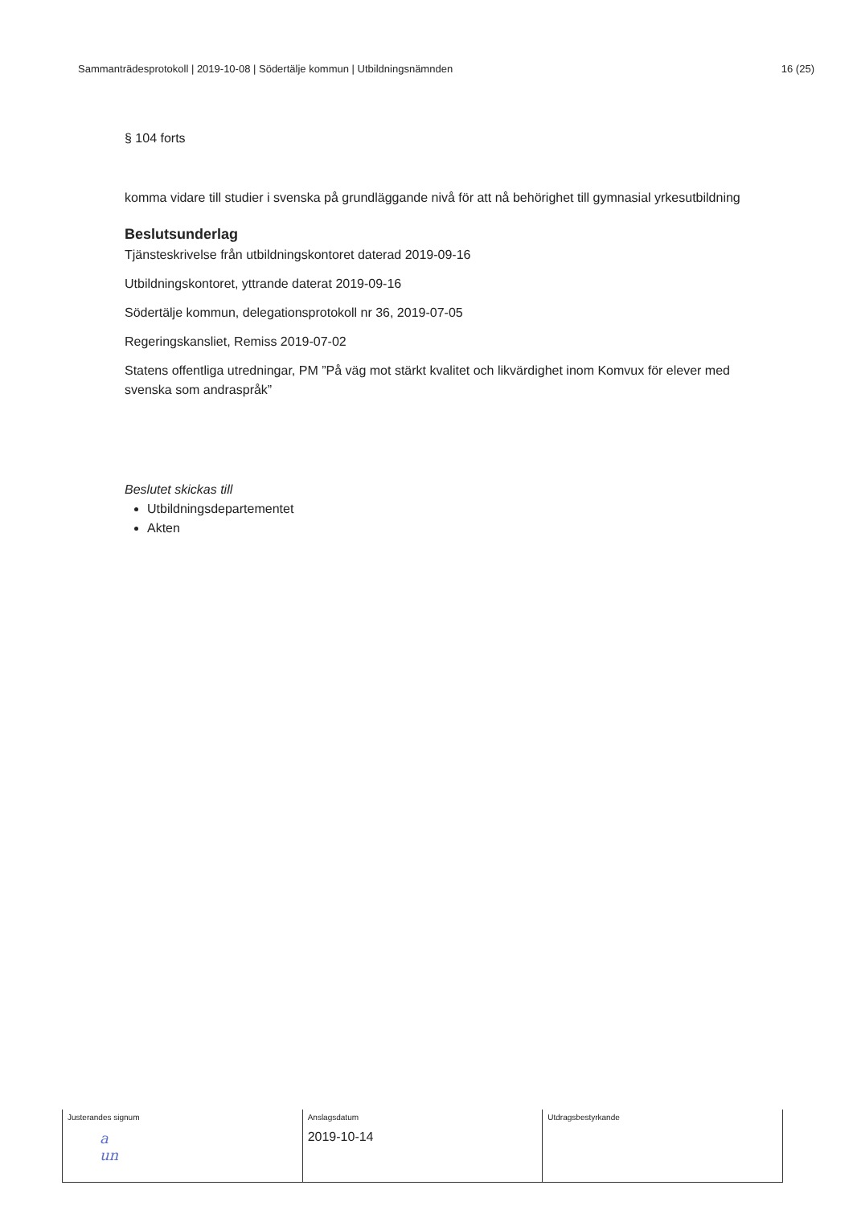Sammanträdesprotokoll | 2019-10-08 | Södertälje kommun | Utbildningsnämnden 16 (25)
§ 104 forts
komma vidare till studier i svenska på grundläggande nivå för att nå behörighet till gymnasial yrkesutbildning
Beslutsunderlag
Tjänsteskrivelse från utbildningskontoret daterad 2019-09-16
Utbildningskontoret, yttrande daterat 2019-09-16
Södertälje kommun, delegationsprotokoll nr 36, 2019-07-05
Regeringskansliet, Remiss 2019-07-02
Statens offentliga utredningar, PM ”På väg mot stärkt kvalitet och likvärdighet inom Komvux för elever med svenska som andraspråk”
Beslutet skickas till
Utbildningsdepartementet
Akten
| Justerandes signum a un | Anslagsdatum 2019-10-14 | Utdragsbestyrkande |